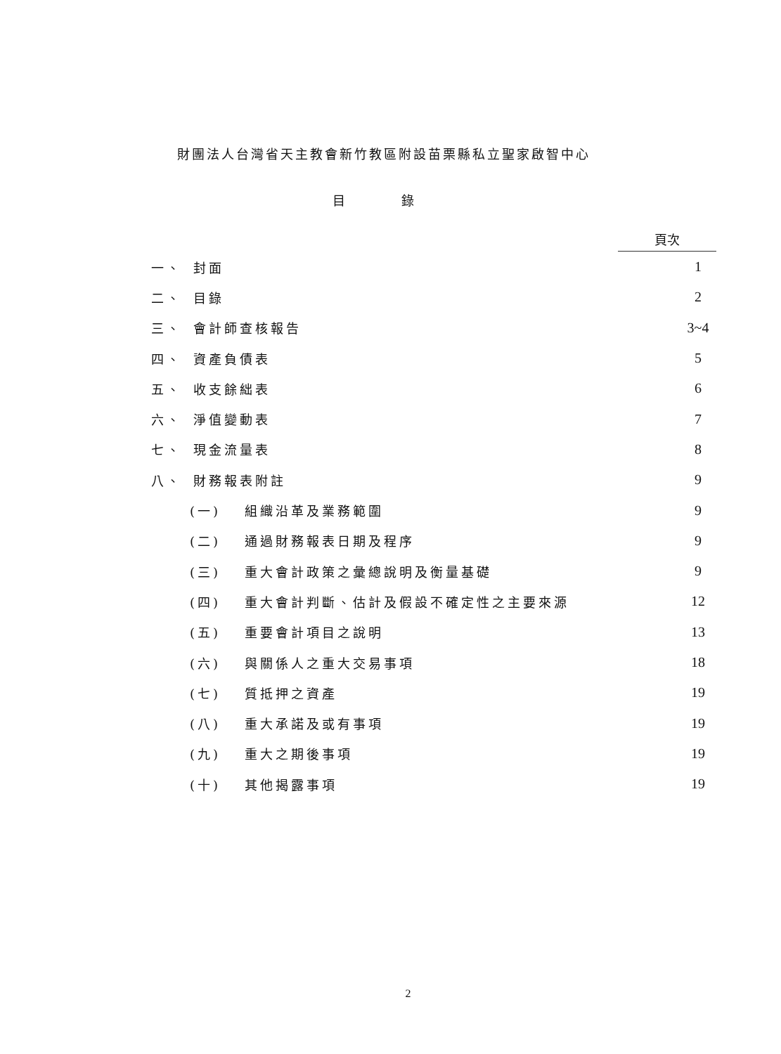財團法人台灣省天主教會新竹教區附設苗栗縣私立聖家啟智中心
目錄
頁次
一、 封面 1
二、 目錄 2
三、 會計師查核報告 3~4
四、 資產負債表 5
五、 收支餘絀表 6
六、 淨值變動表 7
七、 現金流量表 8
八、 財務報表附註 9
(一) 組織沿革及業務範圍 9
(二) 通過財務報表日期及程序 9
(三) 重大會計政策之彙總說明及衡量基礎
9
(四) 重大會計判斷、估計及假設不確定性之主要來源
12
(五) 重要會計項目之說明 13
(六) 與關係人之重大交易事項 18
(七) 質抵押之資產 19
(八) 重大承諾及或有事項 19
(九) 重大之期後事項 19
(十) 其他揭露事項 19
2